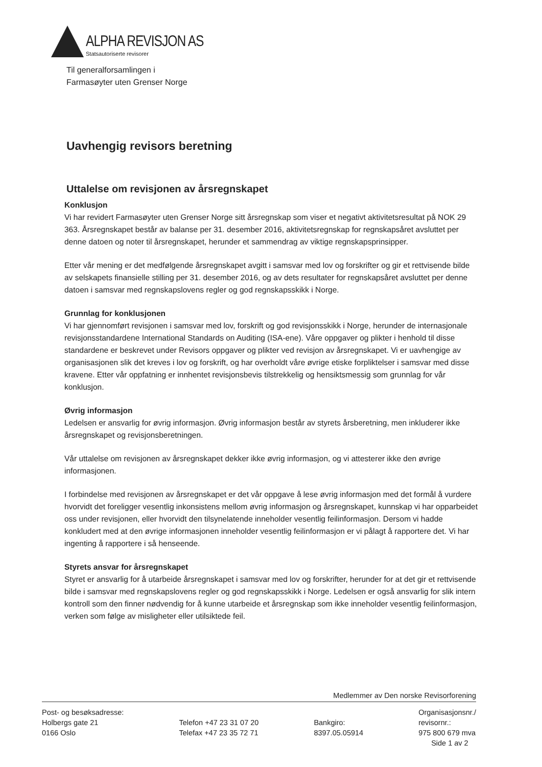ALPHA REVISJON AS
Statsautoriserte revisorer
Til generalforsamlingen i
Farmasøyter uten Grenser Norge
Uavhengig revisors beretning
Uttalelse om revisjonen av årsregnskapet
Konklusjon
Vi har revidert Farmasøyter uten Grenser Norge sitt årsregnskap som viser et negativt aktivitetsresultat på NOK 29 363. Årsregnskapet består av balanse per 31. desember 2016, aktivitetsregnskap for regnskapsåret avsluttet per denne datoen og noter til årsregnskapet, herunder et sammendrag av viktige regnskapsprinsipper.
Etter vår mening er det medfølgende årsregnskapet avgitt i samsvar med lov og forskrifter og gir et rettvisende bilde av selskapets finansielle stilling per 31. desember 2016, og av dets resultater for regnskapsåret avsluttet per denne datoen i samsvar med regnskapslovens regler og god regnskapsskikk i Norge.
Grunnlag for konklusjonen
Vi har gjennomført revisjonen i samsvar med lov, forskrift og god revisjonsskikk i Norge, herunder de internasjonale revisjonsstandardene International Standards on Auditing (ISA-ene). Våre oppgaver og plikter i henhold til disse standardene er beskrevet under Revisors oppgaver og plikter ved revisjon av årsregnskapet. Vi er uavhengige av organisasjonen slik det kreves i lov og forskrift, og har overholdt våre øvrige etiske forpliktelser i samsvar med disse kravene. Etter vår oppfatning er innhentet revisjonsbevis tilstrekkelig og hensiktsmessig som grunnlag for vår konklusjon.
Øvrig informasjon
Ledelsen er ansvarlig for øvrig informasjon. Øvrig informasjon består av styrets årsberetning, men inkluderer ikke årsregnskapet og revisjonsberetningen.
Vår uttalelse om revisjonen av årsregnskapet dekker ikke øvrig informasjon, og vi attesterer ikke den øvrige informasjonen.
I forbindelse med revisjonen av årsregnskapet er det vår oppgave å lese øvrig informasjon med det formål å vurdere hvorvidt det foreligger vesentlig inkonsistens mellom øvrig informasjon og årsregnskapet, kunnskap vi har opparbeidet oss under revisjonen, eller hvorvidt den tilsynelatende inneholder vesentlig feilinformasjon. Dersom vi hadde konkludert med at den øvrige informasjonen inneholder vesentlig feilinformasjon er vi pålagt å rapportere det. Vi har ingenting å rapportere i så henseende.
Styrets ansvar for årsregnskapet
Styret er ansvarlig for å utarbeide årsregnskapet i samsvar med lov og forskrifter, herunder for at det gir et rettvisende bilde i samsvar med regnskapslovens regler og god regnskapsskikk i Norge. Ledelsen er også ansvarlig for slik intern kontroll som den finner nødvendig for å kunne utarbeide et årsregnskap som ikke inneholder vesentlig feilinformasjon, verken som følge av misligheter eller utilsiktede feil.
Medlemmer av Den norske Revisorforening
Post- og besøksadresse:
Holbergs gate 21
0166 Oslo
Telefon +47 23 31 07 20
Telefax +47 23 35 72 71
Bankgiro:
8397.05.05914
Organisasjonsnr./
revisornr.:
975 800 679 mva
Side 1 av 2